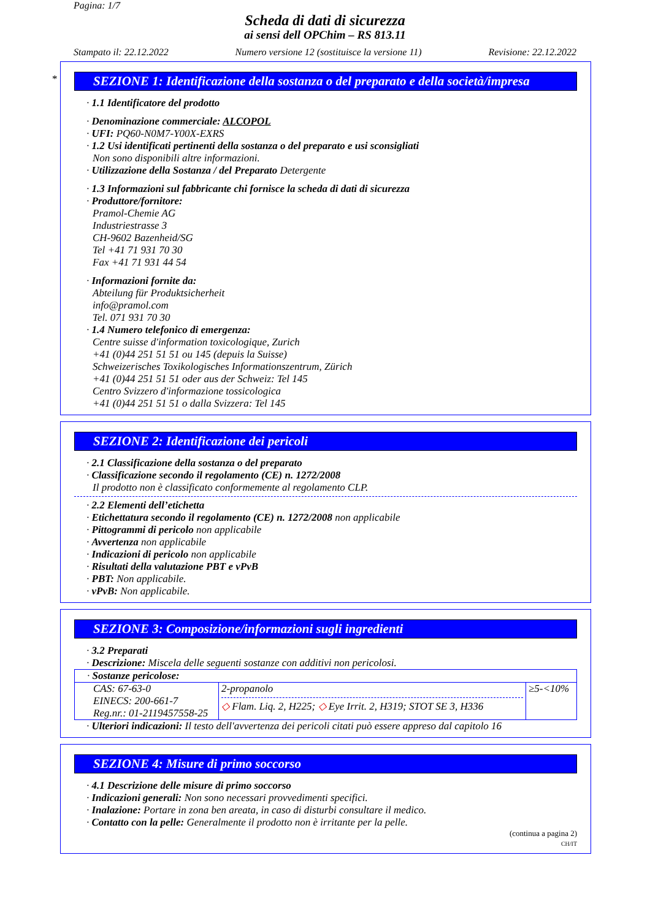Pagina: 1/7
Scheda di dati di sicurezza
ai sensi dell OPChim – RS 813.11
Stampato il: 22.12.2022 Numero versione 12 (sostituisce la versione 11) Revisione: 22.12.2022
*
SEZIONE 1: Identificazione della sostanza o del preparato e della società/impresa
· 1.1 Identificatore del prodotto
· Denominazione commerciale: ALCOPOL
· UFI: PQ60-N0M7-Y00X-EXRS
· 1.2 Usi identificati pertinenti della sostanza o del preparato e usi sconsigliati
Non sono disponibili altre informazioni.
· Utilizzazione della Sostanza / del Preparato Detergente
· 1.3 Informazioni sul fabbricante chi fornisce la scheda di dati di sicurezza
· Produttore/fornitore:
Pramol-Chemie AG
Industriestrasse 3
CH-9602 Bazenheid/SG
Tel +41 71 931 70 30
Fax +41 71 931 44 54
· Informazioni fornite da:
Abteilung für Produktsicherheit
info@pramol.com
Tel. 071 931 70 30
· 1.4 Numero telefonico di emergenza:
Centre suisse d'information toxicologique, Zurich
+41 (0)44 251 51 51 ou 145 (depuis la Suisse)
Schweizerisches Toxikologisches Informationszentrum, Zürich
+41 (0)44 251 51 51 oder aus der Schweiz: Tel 145
Centro Svizzero d'informazione tossicologica
+41 (0)44 251 51 51 o dalla Svizzera: Tel 145
SEZIONE 2: Identificazione dei pericoli
· 2.1 Classificazione della sostanza o del preparato
· Classificazione secondo il regolamento (CE) n. 1272/2008
Il prodotto non è classificato conformemente al regolamento CLP.
· 2.2 Elementi dell’etichetta
· Etichettatura secondo il regolamento (CE) n. 1272/2008 non applicabile
· Pittogrammi di pericolo non applicabile
· Avvertenza non applicabile
· Indicazioni di pericolo non applicabile
· Risultati della valutazione PBT e vPvB
· PBT: Non applicabile.
· vPvB: Non applicabile.
SEZIONE 3: Composizione/informazioni sugli ingredienti
· 3.2 Preparati
· Descrizione: Miscela delle seguenti sostanze con additivi non pericolosi.
| · Sostanze pericolose: | | |
| CAS: 67-63-0 EINECS: 200-661-7 Reg.nr.: 01-2119457558-25 | 2-propanolo ◇ Flam. Liq. 2, H225; ◇ Eye Irrit. 2, H319; STOT SE 3, H336 | ≥5-<10% |
· Ulteriori indicazioni: Il testo dell'avvertenza dei pericoli citati può essere appreso dal capitolo 16
SEZIONE 4: Misure di primo soccorso
· 4.1 Descrizione delle misure di primo soccorso
· Indicazioni generali: Non sono necessari provvedimenti specifici.
· Inalazione: Portare in zona ben areata, in caso di disturbi consultare il medico.
· Contatto con la pelle: Generalmente il prodotto non è irritante per la pelle.
(continua a pagina 2)
CH/IT